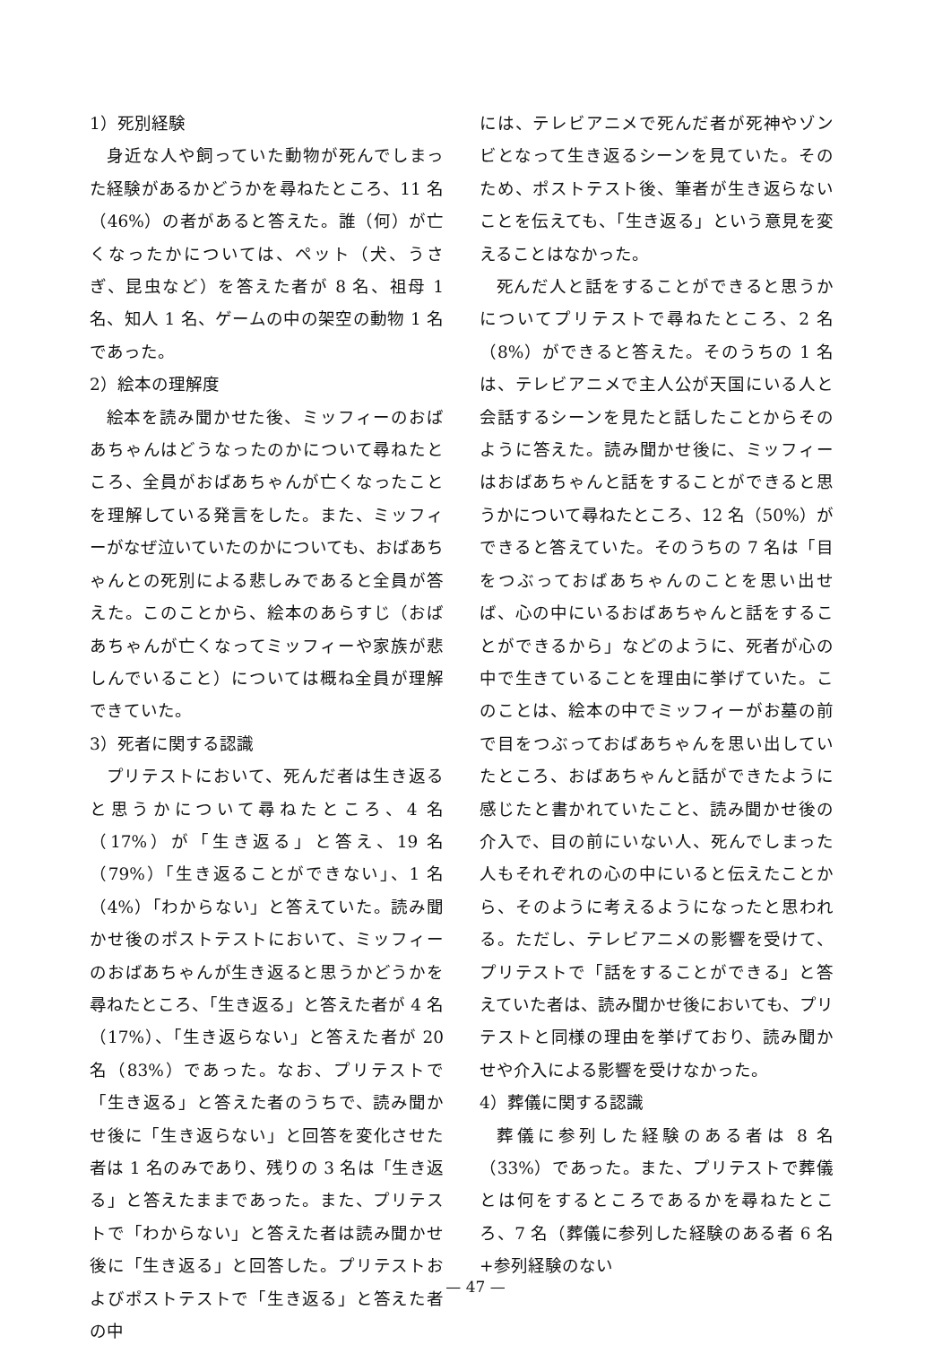1）死別経験
身近な人や飼っていた動物が死んでしまった経験があるかどうかを尋ねたところ、11 名（46%）の者があると答えた。誰（何）が亡くなったかについては、ペット（犬、うさぎ、昆虫など）を答えた者が 8 名、祖母 1 名、知人 1 名、ゲームの中の架空の動物 1 名であった。
2）絵本の理解度
絵本を読み聞かせた後、ミッフィーのおばあちゃんはどうなったのかについて尋ねたところ、全員がおばあちゃんが亡くなったことを理解している発言をした。また、ミッフィーがなぜ泣いていたのかについても、おばあちゃんとの死別による悲しみであると全員が答えた。このことから、絵本のあらすじ（おばあちゃんが亡くなってミッフィーや家族が悲しんでいること）については概ね全員が理解できていた。
3）死者に関する認識
プリテストにおいて、死んだ者は生き返ると思うかについて尋ねたところ、4 名（17%）が「生き返る」と答え、19 名（79%）「生き返ることができない」、1 名（4%）「わからない」と答えていた。読み聞かせ後のポストテストにおいて、ミッフィーのおばあちゃんが生き返ると思うかどうかを尋ねたところ、「生き返る」と答えた者が 4 名（17%）、「生き返らない」と答えた者が 20 名（83%）であった。なお、プリテストで「生き返る」と答えた者のうちで、読み聞かせ後に「生き返らない」と回答を変化させた者は 1 名のみであり、残りの 3 名は「生き返る」と答えたままであった。また、プリテストで「わからない」と答えた者は読み聞かせ後に「生き返る」と回答した。プリテストおよびポストテストで「生き返る」と答えた者の中
には、テレビアニメで死んだ者が死神やゾンビとなって生き返るシーンを見ていた。そのため、ポストテスト後、筆者が生き返らないことを伝えても、「生き返る」という意見を変えることはなかった。
死んだ人と話をすることができると思うかについてプリテストで尋ねたところ、2 名（8%）ができると答えた。そのうちの 1 名は、テレビアニメで主人公が天国にいる人と会話するシーンを見たと話したことからそのように答えた。読み聞かせ後に、ミッフィーはおばあちゃんと話をすることができると思うかについて尋ねたところ、12 名（50%）ができると答えていた。そのうちの 7 名は「目をつぶっておばあちゃんのことを思い出せば、心の中にいるおばあちゃんと話をすることができるから」などのように、死者が心の中で生きていることを理由に挙げていた。このことは、絵本の中でミッフィーがお墓の前で目をつぶっておばあちゃんを思い出していたところ、おばあちゃんと話ができたように感じたと書かれていたこと、読み聞かせ後の介入で、目の前にいない人、死んでしまった人もそれぞれの心の中にいると伝えたことから、そのように考えるようになったと思われる。ただし、テレビアニメの影響を受けて、プリテストで「話をすることができる」と答えていた者は、読み聞かせ後においても、プリテストと同様の理由を挙げており、読み聞かせや介入による影響を受けなかった。
4）葬儀に関する認識
葬儀に参列した経験のある者は 8 名（33%）であった。また、プリテストで葬儀とは何をするところであるかを尋ねたところ、7 名（葬儀に参列した経験のある者 6 名+参列経験のない
— 47 —